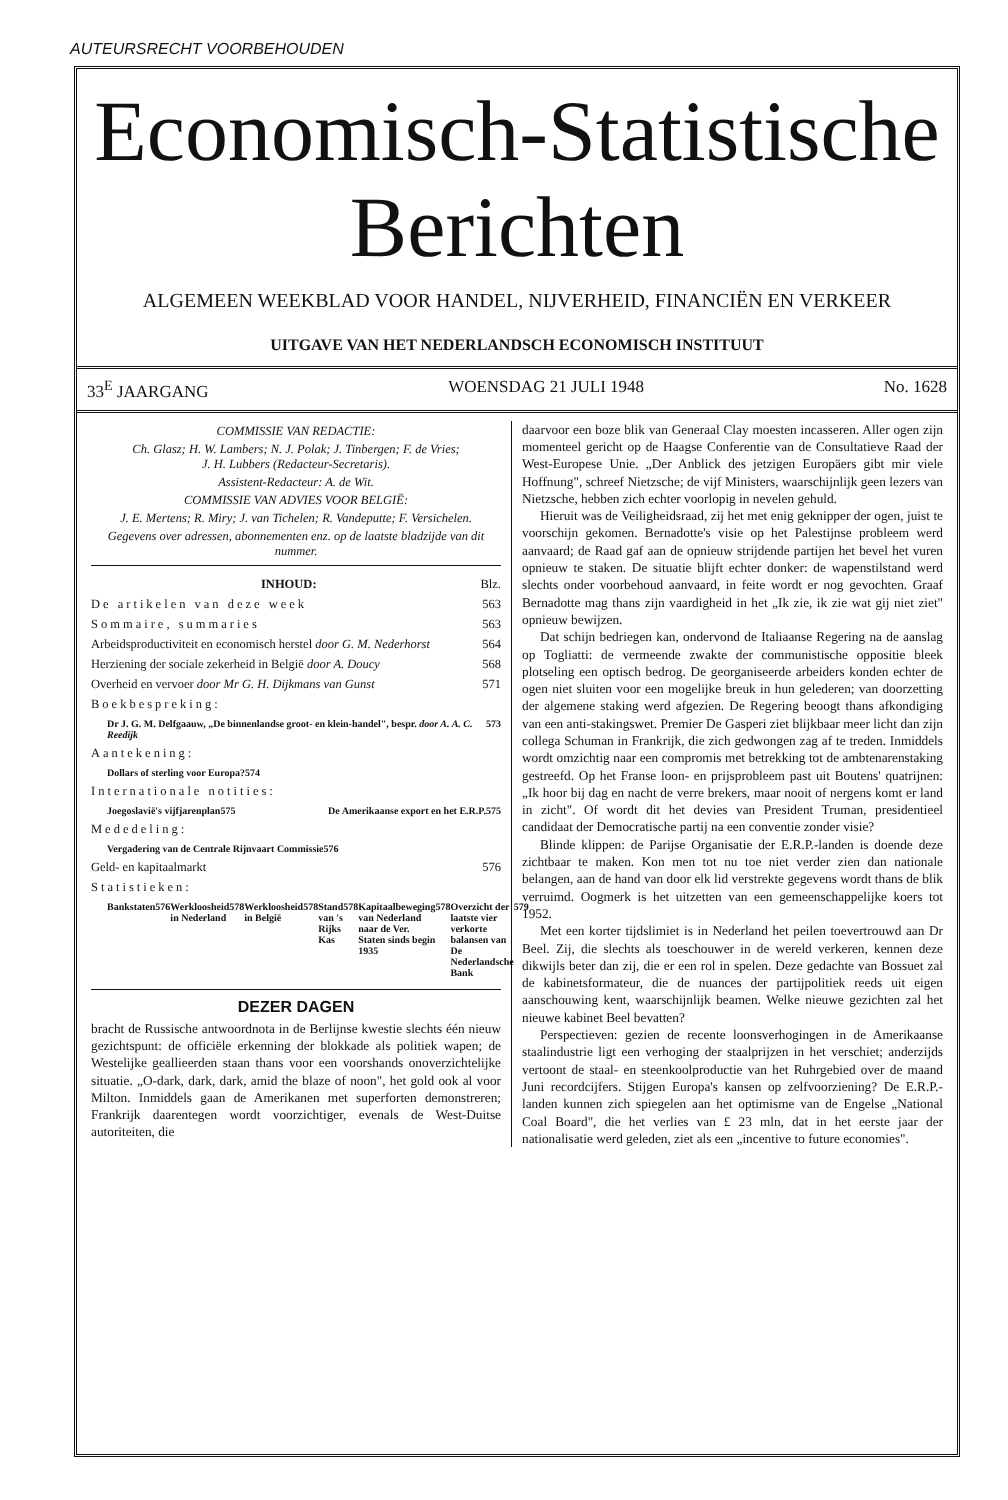AUTEURSRECHT VOORBEHOUDEN
Economisch-Statistische
Berichten
ALGEMEEN WEEKBLAD VOOR HANDEL, NIJVERHEID, FINANCIËN EN VERKEER
UITGAVE VAN HET NEDERLANDSCH ECONOMISCH INSTITUUT
33<sup>E</sup> JAARGANG WOENSDAG 21 JULI 1948 No. 1628
COMMISSIE VAN REDACTIE:
Ch. Glasz; H. W. Lambers; N. J. Polak; J. Tinbergen; F. de Vries;
J. H. Lubbers (Redacteur-Secretaris).
Assistent-Redacteur: A. de Wit.
COMMISSIE VAN ADVIES VOOR BELGIË:
J. E. Mertens; R. Miry; J. van Tichelen; R. Vandeputte; F. Versichelen.
Gegevens over adressen, abonnementen enz. op de laatste bladzijde van dit nummer.
INHOUD: Blz.
De artikelen van deze week 563
Sommaire, summaries 563
Arbeidsproductiviteit en economisch herstel door G. M. Nederhorst 564
Herziening der sociale zekerheid in België door A. Doucy 568
Overheid en vervoer door Mr G. H. Dijkmans van Gunst 571
Boekbespreking:
Dr J. G. M. Delfgaauw, „De binnenlandse groot- en klein-handel", bespr. door A. A. C. Reedijk 573
Aantekening:
Dollars of sterling voor Europa? 574
Internationale notities:
Joegoslavië's vijfjarenplan 575
De Amerikaanse export en het E.R.P. 575
Mededeling:
Vergadering van de Centrale Rijnvaart Commissie 576
Geld- en kapitaalmarkt 576
Statistieken:
Bankstaten 576 Werkloosheid in Nederland 578 Werkloosheid in België 578 Stand van 's Rijks Kas 578 Kapitaalbeweging van Nederland naar de Ver. Staten sinds begin 1935 578
Overzicht der laatste vier verkorte balansen van De Nederlandsche Bank 579
DEZER DAGEN
bracht de Russische antwoordnota in de Berlijnse kwestie slechts één nieuw gezichtspunt: de officiële erkenning der blokkade als politiek wapen; de Westelijke geallieerden staan thans voor een voorshands onoverzichtelijke situatie. „O-dark, dark, dark, amid the blaze of noon", het gold ook al voor Milton. Inmiddels gaan de Amerikanen met superforten demonstreren; Frankrijk daarentegen wordt voorzichtiger, evenals de West-Duitse autoriteiten, die
daarvoor een boze blik van Generaal Clay moesten incasseren. Aller ogen zijn momenteel gericht op de Haagse Conferentie van de Consultatieve Raad der West-Europese Unie. „Der Anblick des jetzigen Europäers gibt mir viele Hoffnung", schreef Nietzsche; de vijf Ministers, waarschijnlijk geen lezers van Nietzsche, hebben zich echter voorlopig in nevelen gehuld.
Hieruit was de Veiligheidsraad, zij het met enig geknipper der ogen, juist te voorschijn gekomen. Bernadotte's visie op het Palestijnse probleem werd aanvaard; de Raad gaf aan de opnieuw strijdende partijen het bevel het vuren opnieuw te staken. De situatie blijft echter donker: de wapenstilstand werd slechts onder voorbehoud aanvaard, in feite wordt er nog gevochten. Graaf Bernadotte mag thans zijn vaardigheid in het „Ik zie, ik zie wat gij niet ziet" opnieuw bewijzen.
Dat schijn bedriegen kan, ondervond de Italiaanse Regering na de aanslag op Togliatti: de vermeende zwakte der communistische oppositie bleek plotseling een optisch bedrog. De georganiseerde arbeiders konden echter de ogen niet sluiten voor een mogelijke breuk in hun gelederen; van doorzetting der algemene staking werd afgezien. De Regering beoogt thans afkondiging van een anti-stakingswet. Premier De Gasperi ziet blijkbaar meer licht dan zijn collega Schuman in Frankrijk, die zich gedwongen zag af te treden. Inmiddels wordt omzichtig naar een compromis met betrekking tot de ambtenarenstaking gestreefd. Op het Franse loon- en prijsprobleem past uit Boutens' quatrijnen: „Ik hoor bij dag en nacht de verre brekers, maar nooit of nergens komt er land in zicht". Of wordt dit het devies van President Truman, presidentieel candidaat der Democratische partij na een conventie zonder visie?
Blinde klippen: de Parijse Organisatie der E.R.P.-landen is doende deze zichtbaar te maken. Kon men tot nu toe niet verder zien dan nationale belangen, aan de hand van door elk lid verstrekte gegevens wordt thans de blik verruimd. Oogmerk is het uitzetten van een gemeenschappelijke koers tot 1952.
Met een korter tijdslimiet is in Nederland het peilen toevertrouwd aan Dr Beel. Zij, die slechts als toeschouwer in de wereld verkeren, kennen deze dikwijls beter dan zij, die er een rol in spelen. Deze gedachte van Bossuet zal de kabinetsformateur, die de nuances der partijpolitiek reeds uit eigen aanschouwing kent, waarschijnlijk beamen. Welke nieuwe gezichten zal het nieuwe kabinet Beel bevatten?
Perspectieven: gezien de recente loonsverhogingen in de Amerikaanse staalindustrie ligt een verhoging der staalprijzen in het verschiet; anderzijds vertoont de staal- en steenkoolproductie van het Ruhrgebied over de maand Juni recordcijfers. Stijgen Europa's kansen op zelfvoorziening? De E.R.P.-landen kunnen zich spiegelen aan het optimisme van de Engelse „National Coal Board", die het verlies van £ 23 mln, dat in het eerste jaar der nationalisatie werd geleden, ziet als een „incentive to future economies".